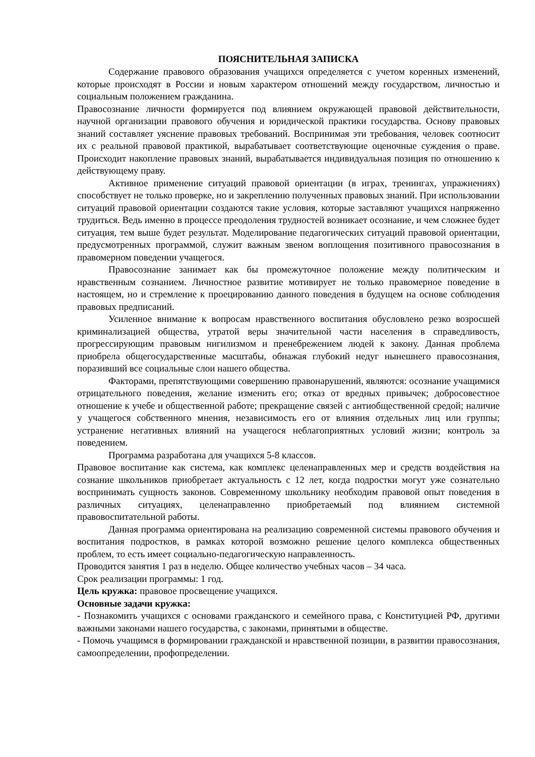ПОЯСНИТЕЛЬНАЯ ЗАПИСКА
Содержание правового образования учащихся определяется с учетом коренных изменений, которые происходят в России и новым характером отношений между государством, личностью и социальным положением гражданина.
Правосознание личности формируется под влиянием окружающей правовой действительности, научной организации правового обучения и юридической практики государства. Основу правовых знаний составляет уяснение правовых требований. Воспринимая эти требования, человек соотносит их с реальной правовой практикой, вырабатывает соответствующие оценочные суждения о праве. Происходит накопление правовых знаний, вырабатывается индивидуальная позиция по отношению к действующему праву.
Активное применение ситуаций правовой ориентации (в играх, тренингах, упражнениях) способствует не только проверке, но и закреплению полученных правовых знаний. При использовании ситуаций правовой ориентации создаются такие условия, которые заставляют учащихся напряженно трудиться. Ведь именно в процессе преодоления трудностей возникает осознание, и чем сложнее будет ситуация, тем выше будет результат. Моделирование педагогических ситуаций правовой ориентации, предусмотренных программой, служит важным звеном воплощения позитивного правосознания в правомерном поведении учащегося.
Правосознание занимает как бы промежуточное положение между политическим и нравственным сознанием. Личностное развитие мотивирует не только правомерное поведение в настоящем, но и стремление к проецированию данного поведения в будущем на основе соблюдения правовых предписаний.
Усиленное внимание к вопросам нравственного воспитания обусловлено резко возросшей криминализацией общества, утратой веры значительной части населения в справедливость, прогрессирующим правовым нигилизмом и пренебрежением людей к закону. Данная проблема приобрела общегосударственные масштабы, обнажая глубокий недуг нынешнего правосознания, поразивший все социальные слои нашего общества.
Факторами, препятствующими совершению правонарушений, являются: осознание учащимися отрицательного поведения, желание изменить его; отказ от вредных привычек; добросовестное отношение к учебе и общественной работе; прекращение связей с антиобщественной средой; наличие у учащегося собственного мнения, независимость его от влияния отдельных лиц или группы; устранение негативных влияний на учащегося неблагоприятных условий жизни; контроль за поведением.
Программа разработана для учащихся 5-8 классов.
Правовое воспитание как система, как комплекс целенаправленных мер и средств воздействия на сознание школьников приобретает актуальность с 12 лет, когда подростки могут уже сознательно воспринимать сущность законов. Современному школьнику необходим правовой опыт поведения в различных ситуациях, целенаправленно приобретаемый под влиянием системной правовоспитательной работы.
Данная программа ориентирована на реализацию современной системы правового обучения и воспитания подростков, в рамках которой возможно решение целого комплекса общественных проблем, то есть имеет социально-педагогическую направленность.
Проводится занятия 1 раз в неделю. Общее количество учебных часов – 34 часа.
Срок реализации программы: 1 год.
Цель кружка: правовое просвещение учащихся.
Основные задачи кружка:
- Познакомить учащихся с основами гражданского и семейного права, с Конституцией РФ, другими важными законами нашего государства, с законами, принятыми в обществе.
- Помочь учащимся в формировании гражданской и нравственной позиции, в развитии правосознания, самоопределении, профопределении.